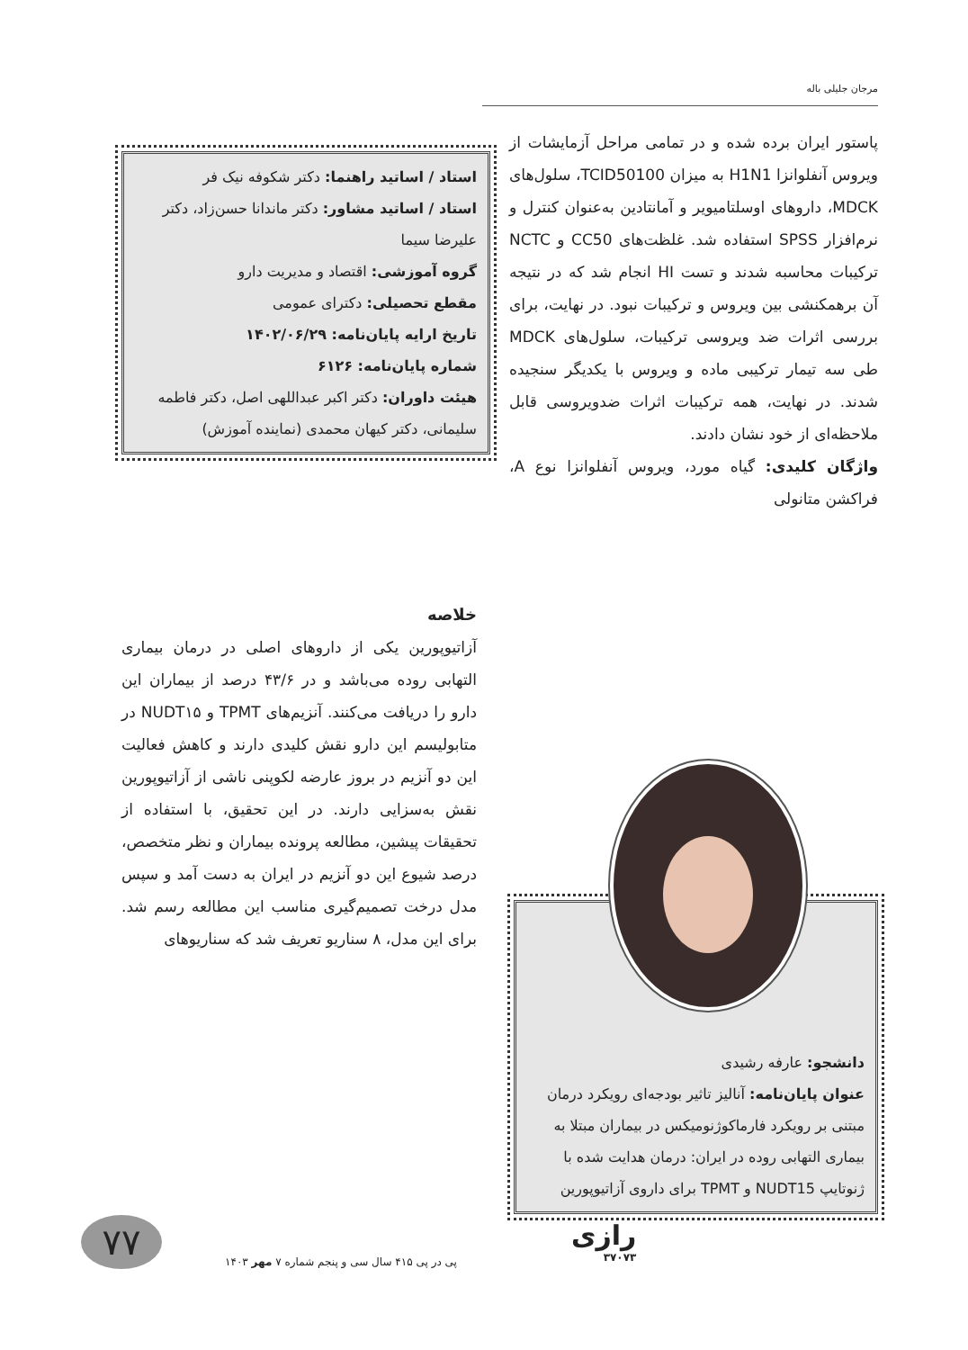مرجان جلیلی باله
پاستور ایران برده شده و در تمامی مراحل آزمایشات از ویروس آنفلوانزا H1N1 به میزان TCID50100، سلول‌های MDCK، داروهای اوسلتامیویر و آمانتادین به‌عنوان کنترل و نرم‌افزار SPSS استفاده شد. غلظت‌های CC50 و NCTC ترکیبات محاسبه شدند و تست HI انجام شد که در نتیجه آن برهمکنشی بین ویروس و ترکیبات نبود. در نهایت، برای بررسی اثرات ضد ویروسی ترکیبات، سلول‌های MDCK طی سه تیمار ترکیبی ماده و ویروس با یکدیگر سنجیده شدند. در نهایت، همه ترکیبات اثرات ضدویروسی قابل ملاحظه‌ای از خود نشان دادند.
واژگان کلیدی: گیاه مورد، ویروس آنفلوانزا نوع A، فراکشن متانولی
استاد / اساتید راهنما: دکتر شکوفه نیک فر
استاد / اساتید مشاور: دکتر ماندانا حسن‌زاد، دکتر علیرضا سیما
گروه آموزشی: اقتصاد و مدیریت دارو
مقطع تحصیلی: دکترای عمومی
تاریخ ارایه پایان‌نامه: ۱۴۰۲/۰۶/۲۹
شماره پایان‌نامه: ۶۱۲۶
هیئت داوران: دکتر اکبر عبداللهی اصل، دکتر فاطمه سلیمانی، دکتر کیهان محمدی (نماینده آموزش)
خلاصه
آزاتیوپورین یکی از داروهای اصلی در درمان بیماری التهابی روده می‌باشد و در ۴۳/۶ درصد از بیماران این دارو را دریافت می‌کنند. آنزیم‌های TPMT و NUDT۱۵ در متابولیسم این دارو نقش کلیدی دارند و کاهش فعالیت این دو آنزیم در بروز عارضه لکوپنی ناشی از آزاتیوپورین نقش به‌سزایی دارند. در این تحقیق، با استفاده از تحقیقات پیشین، مطالعه پرونده بیماران و نظر متخصص، درصد شیوع این دو آنزیم در ایران به دست آمد و سپس مدل درخت تصمیم‌گیری مناسب این مطالعه رسم شد. برای این مدل، ۸ سناریو تعریف شد که سناریوهای
دانشجو: عارفه رشیدی
عنوان پایان‌نامه: آنالیز تاثیر بودجه‌ای رویکرد درمان مبتنی بر رویکرد فارماکوژنومیکس در بیماران مبتلا به بیماری التهابی روده در ایران: درمان هدایت شده با ژنوتایپ NUDT15 و TPMT برای داروی آزاتیوپورین
۷۷
پی در پی ۴۱۵ سال سی و پنجم شماره ۷ مهر ۱۴۰۳
رازی
۳۷۰۷۳